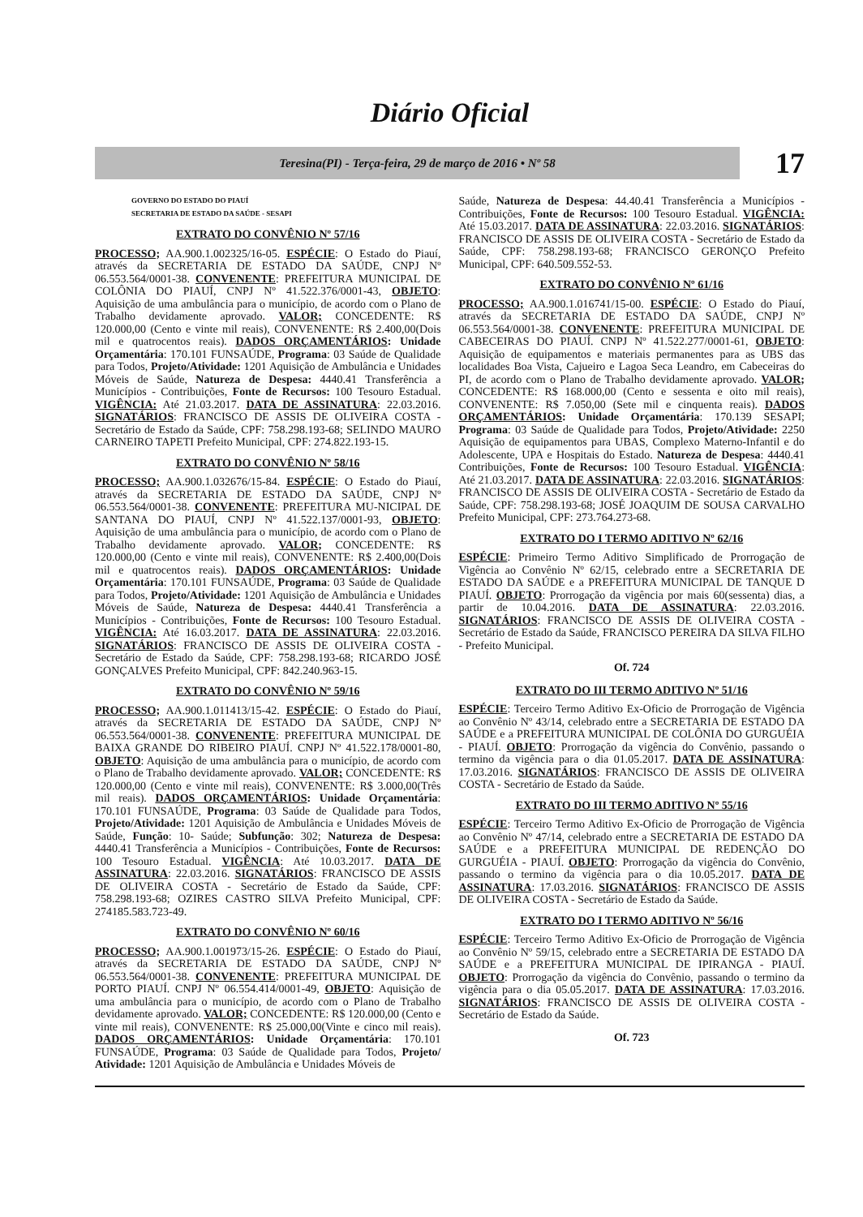Diário Oficial
Teresina(PI) - Terça-feira, 29 de março de 2016 • Nº 58
17
GOVERNO DO ESTADO DO PIAUÍ
SECRETARIA DE ESTADO DA SAÚDE - SESAPI
EXTRATO DO CONVÊNIO Nº 57/16
PROCESSO; AA.900.1.002325/16-05. ESPÉCIE: O Estado do Piauí, através da SECRETARIA DE ESTADO DA SAÚDE, CNPJ Nº 06.553.564/0001-38. CONVENENTE: PREFEITURA MUNICIPAL DE COLÔNIA DO PIAUÍ, CNPJ Nº 41.522.376/0001-43, OBJETO: Aquisição de uma ambulância para o município, de acordo com o Plano de Trabalho devidamente aprovado. VALOR; CONCEDENTE: R$ 120.000,00 (Cento e vinte mil reais), CONVENENTE: R$ 2.400,00(Dois mil e quatrocentos reais). DADOS ORÇAMENTÁRIOS: Unidade Orçamentária: 170.101 FUNSAÚDE, Programa: 03 Saúde de Qualidade para Todos, Projeto/Atividade: 1201 Aquisição de Ambulância e Unidades Móveis de Saúde, Natureza de Despesa: 4440.41 Transferência a Municípios - Contribuições, Fonte de Recursos: 100 Tesouro Estadual. VIGÊNCIA: Até 21.03.2017. DATA DE ASSINATURA: 22.03.2016. SIGNATÁRIOS: FRANCISCO DE ASSIS DE OLIVEIRA COSTA - Secretário de Estado da Saúde, CPF: 758.298.193-68; SELINDO MAURO CARNEIRO TAPETI Prefeito Municipal, CPF: 274.822.193-15.
EXTRATO DO CONVÊNIO Nº 58/16
PROCESSO; AA.900.1.032676/15-84. ESPÉCIE: O Estado do Piauí, através da SECRETARIA DE ESTADO DA SAÚDE, CNPJ Nº 06.553.564/0001-38. CONVENENTE: PREFEITURA MU-NICIPAL DE SANTANA DO PIAUÍ, CNPJ Nº 41.522.137/0001-93, OBJETO: Aquisição de uma ambulância para o município, de acordo com o Plano de Trabalho devidamente aprovado. VALOR; CONCEDENTE: R$ 120.000,00 (Cento e vinte mil reais), CONVENENTE: R$ 2.400,00(Dois mil e quatrocentos reais). DADOS ORÇAMENTÁRIOS: Unidade Orçamentária: 170.101 FUNSAÚDE, Programa: 03 Saúde de Qualidade para Todos, Projeto/Atividade: 1201 Aquisição de Ambulância e Unidades Móveis de Saúde, Natureza de Despesa: 4440.41 Transferência a Municípios - Contribuições, Fonte de Recursos: 100 Tesouro Estadual. VIGÊNCIA: Até 16.03.2017. DATA DE ASSINATURA: 22.03.2016. SIGNATÁRIOS: FRANCISCO DE ASSIS DE OLIVEIRA COSTA - Secretário de Estado da Saúde, CPF: 758.298.193-68; RICARDO JOSÉ GONÇALVES Prefeito Municipal, CPF: 842.240.963-15.
EXTRATO DO CONVÊNIO Nº 59/16
PROCESSO; AA.900.1.011413/15-42. ESPÉCIE: O Estado do Piauí, através da SECRETARIA DE ESTADO DA SAÚDE, CNPJ Nº 06.553.564/0001-38. CONVENENTE: PREFEITURA MUNICIPAL DE BAIXA GRANDE DO RIBEIRO PIAUÍ. CNPJ Nº 41.522.178/0001-80, OBJETO: Aquisição de uma ambulância para o município, de acordo com o Plano de Trabalho devidamente aprovado. VALOR; CONCEDENTE: R$ 120.000,00 (Cento e vinte mil reais), CONVENENTE: R$ 3.000,00(Três mil reais). DADOS ORÇAMENTÁRIOS: Unidade Orçamentária: 170.101 FUNSAÚDE, Programa: 03 Saúde de Qualidade para Todos, Projeto/Atividade: 1201 Aquisição de Ambulância e Unidades Móveis de Saúde, Função: 10- Saúde; Subfunção: 302; Natureza de Despesa: 4440.41 Transferência a Municípios - Contribuições, Fonte de Recursos: 100 Tesouro Estadual. VIGÊNCIA: Até 10.03.2017. DATA DE ASSINATURA: 22.03.2016. SIGNATÁRIOS: FRANCISCO DE ASSIS DE OLIVEIRA COSTA - Secretário de Estado da Saúde, CPF: 758.298.193-68; OZIRES CASTRO SILVA Prefeito Municipal, CPF: 274185.583.723-49.
EXTRATO DO CONVÊNIO Nº 60/16
PROCESSO; AA.900.1.001973/15-26. ESPÉCIE: O Estado do Piauí, através da SECRETARIA DE ESTADO DA SAÚDE, CNPJ Nº 06.553.564/0001-38. CONVENENTE: PREFEITURA MUNICIPAL DE PORTO PIAUÍ. CNPJ Nº 06.554.414/0001-49, OBJETO: Aquisição de uma ambulância para o município, de acordo com o Plano de Trabalho devidamente aprovado. VALOR; CONCEDENTE: R$ 120.000,00 (Cento e vinte mil reais), CONVENENTE: R$ 25.000,00(Vinte e cinco mil reais). DADOS ORÇAMENTÁRIOS: Unidade Orçamentária: 170.101 FUNSAÚDE, Programa: 03 Saúde de Qualidade para Todos, Projeto/ Atividade: 1201 Aquisição de Ambulância e Unidades Móveis de
Saúde, Natureza de Despesa: 44.40.41 Transferência a Municípios - Contribuições, Fonte de Recursos: 100 Tesouro Estadual. VIGÊNCIA: Até 15.03.2017. DATA DE ASSINATURA: 22.03.2016. SIGNATÁRIOS: FRANCISCO DE ASSIS DE OLIVEIRA COSTA - Secretário de Estado da Saúde, CPF: 758.298.193-68; FRANCISCO GERONÇO Prefeito Municipal, CPF: 640.509.552-53.
EXTRATO DO CONVÊNIO Nº 61/16
PROCESSO; AA.900.1.016741/15-00. ESPÉCIE: O Estado do Piauí, através da SECRETARIA DE ESTADO DA SAÚDE, CNPJ Nº 06.553.564/0001-38. CONVENENTE: PREFEITURA MUNICIPAL DE CABECEIRAS DO PIAUÍ. CNPJ Nº 41.522.277/0001-61, OBJETO: Aquisição de equipamentos e materiais permanentes para as UBS das localidades Boa Vista, Cajueiro e Lagoa Seca Leandro, em Cabeceiras do PI, de acordo com o Plano de Trabalho devidamente aprovado. VALOR; CONCEDENTE: R$ 168.000,00 (Cento e sessenta e oito mil reais), CONVENENTE: R$ 7.050,00 (Sete mil e cinquenta reais). DADOS ORÇAMENTÁRIOS: Unidade Orçamentária: 170.139 SESAPI; Programa: 03 Saúde de Qualidade para Todos, Projeto/Atividade: 2250 Aquisição de equipamentos para UBAS, Complexo Materno-Infantil e do Adolescente, UPA e Hospitais do Estado. Natureza de Despesa: 4440.41 Contribuições, Fonte de Recursos: 100 Tesouro Estadual. VIGÊNCIA: Até 21.03.2017. DATA DE ASSINATURA: 22.03.2016. SIGNATÁRIOS: FRANCISCO DE ASSIS DE OLIVEIRA COSTA - Secretário de Estado da Saúde, CPF: 758.298.193-68; JOSÉ JOAQUIM DE SOUSA CARVALHO Prefeito Municipal, CPF: 273.764.273-68.
EXTRATO DO I TERMO ADITIVO Nº 62/16
ESPÉCIE: Primeiro Termo Aditivo Simplificado de Prorrogação de Vigência ao Convênio Nº 62/15, celebrado entre a SECRETARIA DE ESTADO DA SAÚDE e a PREFEITURA MUNICIPAL DE TANQUE D PIAUÍ. OBJETO: Prorrogação da vigência por mais 60(sessenta) dias, a partir de 10.04.2016. DATA DE ASSINATURA: 22.03.2016. SIGNATÁRIOS: FRANCISCO DE ASSIS DE OLIVEIRA COSTA - Secretário de Estado da Saúde, FRANCISCO PEREIRA DA SILVA FILHO - Prefeito Municipal.
Of. 724
EXTRATO DO III TERMO ADITIVO Nº 51/16
ESPÉCIE: Terceiro Termo Aditivo Ex-Oficio de Prorrogação de Vigência ao Convênio Nº 43/14, celebrado entre a SECRETARIA DE ESTADO DA SAÚDE e a PREFEITURA MUNICIPAL DE COLÔNIA DO GURGUÉIA - PIAUÍ. OBJETO: Prorrogação da vigência do Convênio, passando o termino da vigência para o dia 01.05.2017. DATA DE ASSINATURA: 17.03.2016. SIGNATÁRIOS: FRANCISCO DE ASSIS DE OLIVEIRA COSTA - Secretário de Estado da Saúde.
EXTRATO DO III TERMO ADITIVO Nº 55/16
ESPÉCIE: Terceiro Termo Aditivo Ex-Oficio de Prorrogação de Vigência ao Convênio Nº 47/14, celebrado entre a SECRETARIA DE ESTADO DA SAÚDE e a PREFEITURA MUNICIPAL DE REDENÇÃO DO GURGUÉIA - PIAUÍ. OBJETO: Prorrogação da vigência do Convênio, passando o termino da vigência para o dia 10.05.2017. DATA DE ASSINATURA: 17.03.2016. SIGNATÁRIOS: FRANCISCO DE ASSIS DE OLIVEIRA COSTA - Secretário de Estado da Saúde.
EXTRATO DO I TERMO ADITIVO Nº 56/16
ESPÉCIE: Terceiro Termo Aditivo Ex-Oficio de Prorrogação de Vigência ao Convênio Nº 59/15, celebrado entre a SECRETARIA DE ESTADO DA SAÚDE e a PREFEITURA MUNICIPAL DE IPIRANGA - PIAUÍ. OBJETO: Prorrogação da vigência do Convênio, passando o termino da vigência para o dia 05.05.2017. DATA DE ASSINATURA: 17.03.2016. SIGNATÁRIOS: FRANCISCO DE ASSIS DE OLIVEIRA COSTA - Secretário de Estado da Saúde.
Of. 723